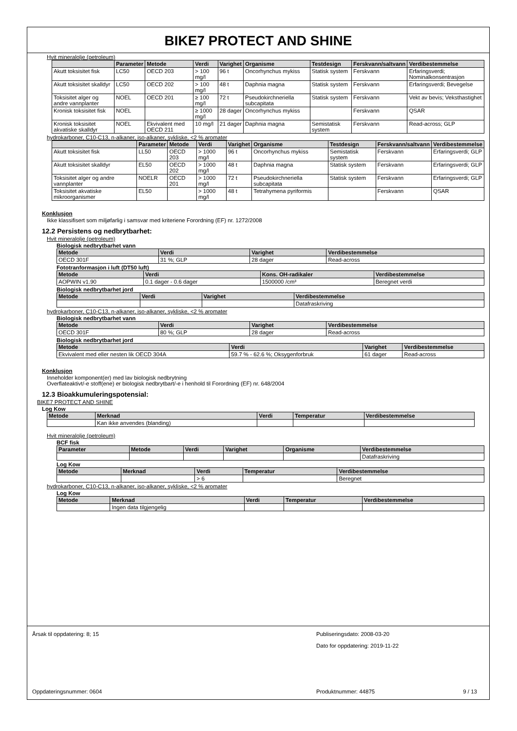BIKE7 PROTECT AND SHINE
Hvit mineralolje (petroleum)
| | Parameter | Metode | Verdi | Varighet | Organisme | Testdesign | Ferskvann/saltvann | Verdibestemmelse |
| --- | --- | --- | --- | --- | --- | --- | --- | --- |
| Akutt toksisitet fisk | LC50 | OECD 203 | > 100 mg/l | 96 t | Oncorhynchus mykiss | Statisk system | Ferskvann | Erfaringsverdi; Nominalkonsentrasjon |
| Akutt toksisitet skalldyr | LC50 | OECD 202 | > 100 mg/l | 48 t | Daphnia magna | Statisk system | Ferskvann | Erfaringsverdi; Bevegelse |
| Toksisitet alger og andre vannplanter | NOEL | OECD 201 | ≥ 100 mg/l | 72 t | Pseudokirchneriella subcapitata | Statisk system | Ferskvann | Vekt av bevis; Veksthastighet |
| Kronisk toksisitet fisk | NOEL | | ≥ 1000 mg/l | 28 dager | Oncorhynchus mykiss | | Ferskvann | QSAR |
| Kronisk toksisitet akvatiske skalldyr | NOEL | Ekvivalent med OECD 211 | 10 mg/l | 21 dager | Daphnia magna | Semistatisk system | Ferskvann | Read-across; GLP |
hydrokarboner, C10-C13, n-alkaner, iso-alkaner, sykliske, <2 % aromater
| | Parameter | Metode | Verdi | Varighet | Organisme | Testdesign | Ferskvann/saltvann | Verdibestemmelse |
| --- | --- | --- | --- | --- | --- | --- | --- | --- |
| Akutt toksisitet fisk | LL50 | OECD 203 | > 1000 mg/l | 96 t | Oncorhynchus mykiss | Semistatisk system | Ferskvann | Erfaringsverdi; GLP |
| Akutt toksisitet skalldyr | EL50 | OECD 202 | > 1000 mg/l | 48 t | Daphnia magna | Statisk system | Ferskvann | Erfaringsverdi; GLP |
| Toksisitet alger og andre vannplanter | NOELR | OECD 201 | > 1000 mg/l | 72 t | Pseudokirchneriella subcapitata | Statisk system | Ferskvann | Erfaringsverdi; GLP |
| Toksisitet akvatiske mikroorganismer | EL50 | | > 1000 mg/l | 48 t | Tetrahymena pyriformis | | Ferskvann | QSAR |
Konklusjon
Ikke klassifisert som miljøfarlig i samsvar med kriteriene Forordning (EF) nr. 1272/2008
12.2 Persistens og nedbrytbarhet:
Hvit mineralolje (petroleum)
Biologisk nedbrytbarhet vann
| Metode | Verdi | Varighet | Verdibestemmelse |
| --- | --- | --- | --- |
| OECD 301F | 31 %; GLP | 28 dager | Read-across |
Fototranformasjon i luft (DT50 luft)
| Metode | Verdi | Kons. OH-radikaler | Verdibestemmelse |
| --- | --- | --- | --- |
| AOPWIN v1.90 | 0.1 dager - 0.6 dager | 1500000 /cm³ | Beregnet verdi |
Biologisk nedbrytbarhet jord
| Metode | Verdi | Varighet | Verdibestemmelse |
| --- | --- | --- | --- |
| | | | Datafraskriving |
hydrokarboner, C10-C13, n-alkaner, iso-alkaner, sykliske, <2 % aromater
Biologisk nedbrytbarhet vann
| Metode | Verdi | Varighet | Verdibestemmelse |
| --- | --- | --- | --- |
| OECD 301F | 80 %; GLP | 28 dager | Read-across |
Biologisk nedbrytbarhet jord
| Metode | Verdi | Varighet | Verdibestemmelse |
| --- | --- | --- | --- |
| Ekvivalent med eller nesten lik OECD 304A | 59.7 % - 62.6 %; Oksygenforbruk | 61 dager | Read-across |
Konklusjon
Inneholder komponent(er) med lav biologisk nedbrytning
Overflateaktivt/-e stoff(ene) er biologisk nedbrytbart/-e i henhold til Forordning (EF) nr. 648/2004
12.3 Bioakkumuleringspotensial:
BIKE7 PROTECT AND SHINE
Log Kow
| Metode | Merknad | Verdi | Temperatur | Verdibestemmelse |
| --- | --- | --- | --- | --- |
| | Kan ikke anvendes (blanding) | | | |
Hvit mineralolje (petroleum)
BCF fisk
| Parameter | Metode | Verdi | Varighet | Organisme | Verdibestemmelse |
| --- | --- | --- | --- | --- | --- |
| | | | | | Datafraskriving |
Log Kow
| Metode | Merknad | Verdi | Temperatur | Verdibestemmelse |
| --- | --- | --- | --- | --- |
| | | > 6 | | Beregnet |
hydrokarboner, C10-C13, n-alkaner, iso-alkaner, sykliske, <2 % aromater
Log Kow
| Metode | Merknad | Verdi | Temperatur | Verdibestemmelse |
| --- | --- | --- | --- | --- |
| | Ingen data tilgjengelig | | | |
Årsak til oppdatering: 8; 15
Oppdateringsnummer: 0604
Publiseringsdato: 2008-03-20
Dato for oppdatering: 2019-11-22
Produktnummer: 44875 9 / 13